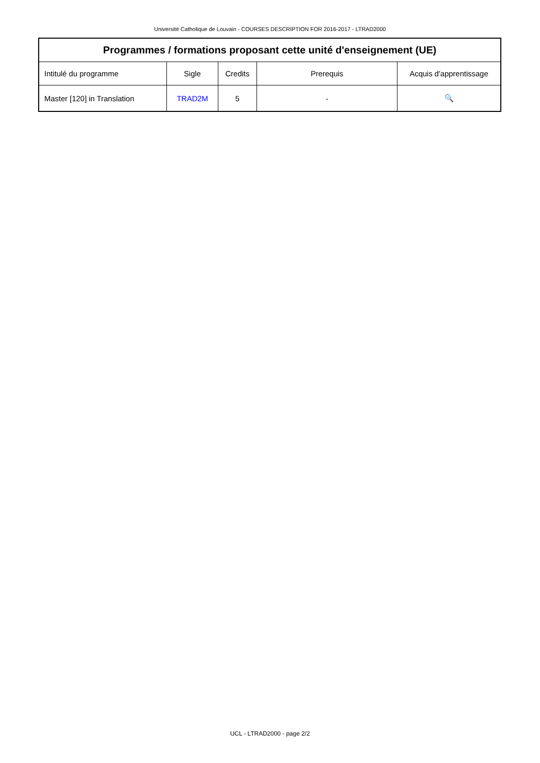Université Catholique de Louvain - COURSES DESCRIPTION FOR 2016-2017 - LTRAD2000
| Programmes / formations proposant cette unité d'enseignement (UE) | | | | |
| --- | --- | --- | --- | --- |
| Intitulé du programme | Sigle | Credits | Prerequis | Acquis d'apprentissage |
| Master [120] in Translation | TRAD2M | 5 | - | 🔍 |
UCL - LTRAD2000 - page 2/2